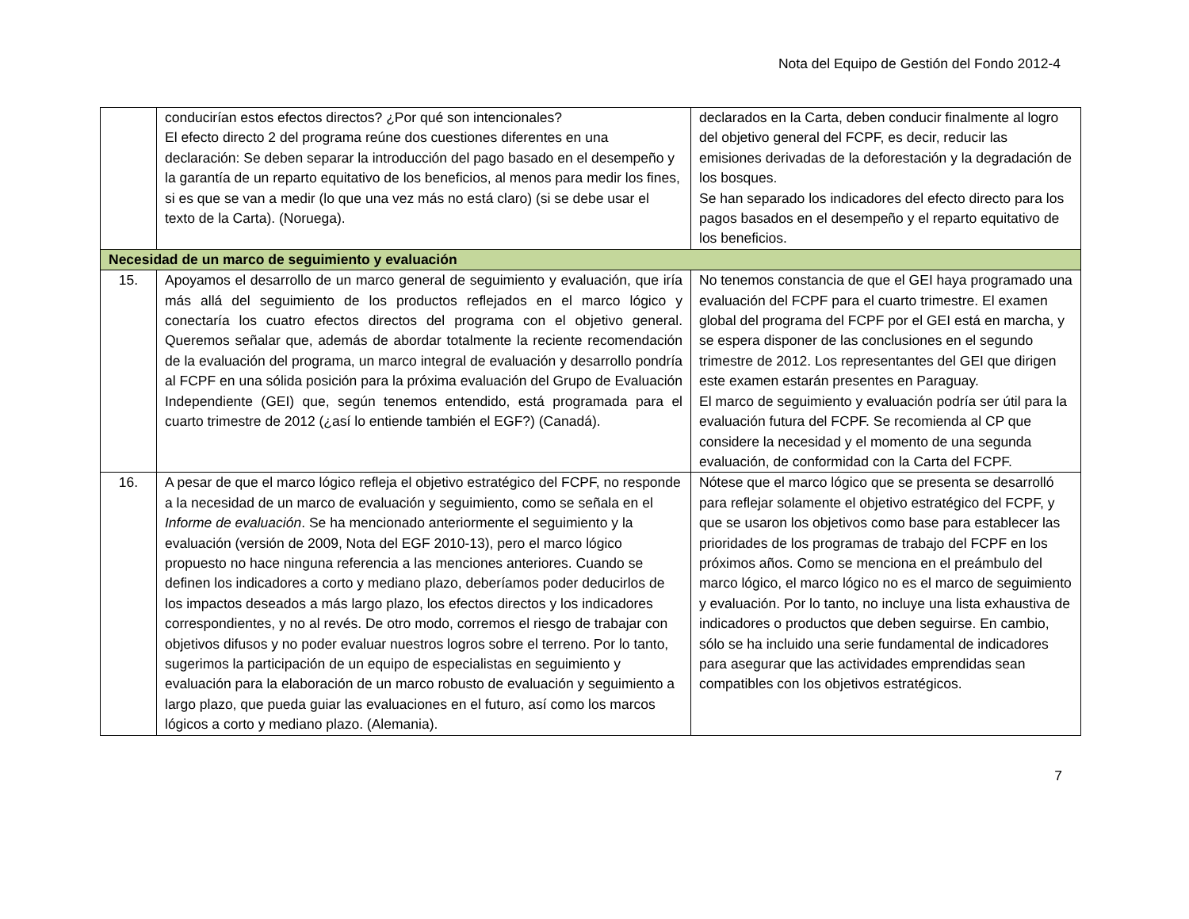Nota del Equipo de Gestión del Fondo 2012-4
| | conducirían estos efectos directos? ¿Por qué son intencionales? El efecto directo 2 del programa reúne dos cuestiones diferentes en una declaración: Se deben separar la introducción del pago basado en el desempeño y la garantía de un reparto equitativo de los beneficios, al menos para medir los fines, si es que se van a medir (lo que una vez más no está claro) (si se debe usar el texto de la Carta). (Noruega). | declarados en la Carta, deben conducir finalmente al logro del objetivo general del FCPF, es decir, reducir las emisiones derivadas de la deforestación y la degradación de los bosques. Se han separado los indicadores del efecto directo para los pagos basados en el desempeño y el reparto equitativo de los beneficios. |
| Necesidad de un marco de seguimiento y evaluación | | |
| 15. | Apoyamos el desarrollo de un marco general de seguimiento y evaluación, que iría más allá del seguimiento de los productos reflejados en el marco lógico y conectaría los cuatro efectos directos del programa con el objetivo general. Queremos señalar que, además de abordar totalmente la reciente recomendación de la evaluación del programa, un marco integral de evaluación y desarrollo pondría al FCPF en una sólida posición para la próxima evaluación del Grupo de Evaluación Independiente (GEI) que, según tenemos entendido, está programada para el cuarto trimestre de 2012 (¿así lo entiende también el EGF?) (Canadá). | No tenemos constancia de que el GEI haya programado una evaluación del FCPF para el cuarto trimestre. El examen global del programa del FCPF por el GEI está en marcha, y se espera disponer de las conclusiones en el segundo trimestre de 2012. Los representantes del GEI que dirigen este examen estarán presentes en Paraguay. El marco de seguimiento y evaluación podría ser útil para la evaluación futura del FCPF. Se recomienda al CP que considere la necesidad y el momento de una segunda evaluación, de conformidad con la Carta del FCPF. |
| 16. | A pesar de que el marco lógico refleja el objetivo estratégico del FCPF, no responde a la necesidad de un marco de evaluación y seguimiento, como se señala en el Informe de evaluación . Se ha mencionado anteriormente el seguimiento y la evaluación (versión de 2009, Nota del EGF 2010-13), pero el marco lógico propuesto no hace ninguna referencia a las menciones anteriores. Cuando se definen los indicadores a corto y mediano plazo, deberíamos poder deducirlos de los impactos deseados a más largo plazo, los efectos directos y los indicadores correspondientes, y no al revés. De otro modo, corremos el riesgo de trabajar con objetivos difusos y no poder evaluar nuestros logros sobre el terreno. Por lo tanto, sugerimos la participación de un equipo de especialistas en seguimiento y evaluación para la elaboración de un marco robusto de evaluación y seguimiento a largo plazo, que pueda guiar las evaluaciones en el futuro, así como los marcos lógicos a corto y mediano plazo. (Alemania). | Nótese que el marco lógico que se presenta se desarrolló para reflejar solamente el objetivo estratégico del FCPF, y que se usaron los objetivos como base para establecer las prioridades de los programas de trabajo del FCPF en los próximos años. Como se menciona en el preámbulo del marco lógico, el marco lógico no es el marco de seguimiento y evaluación. Por lo tanto, no incluye una lista exhaustiva de indicadores o productos que deben seguirse. En cambio, sólo se ha incluido una serie fundamental de indicadores para asegurar que las actividades emprendidas sean compatibles con los objetivos estratégicos. |
7